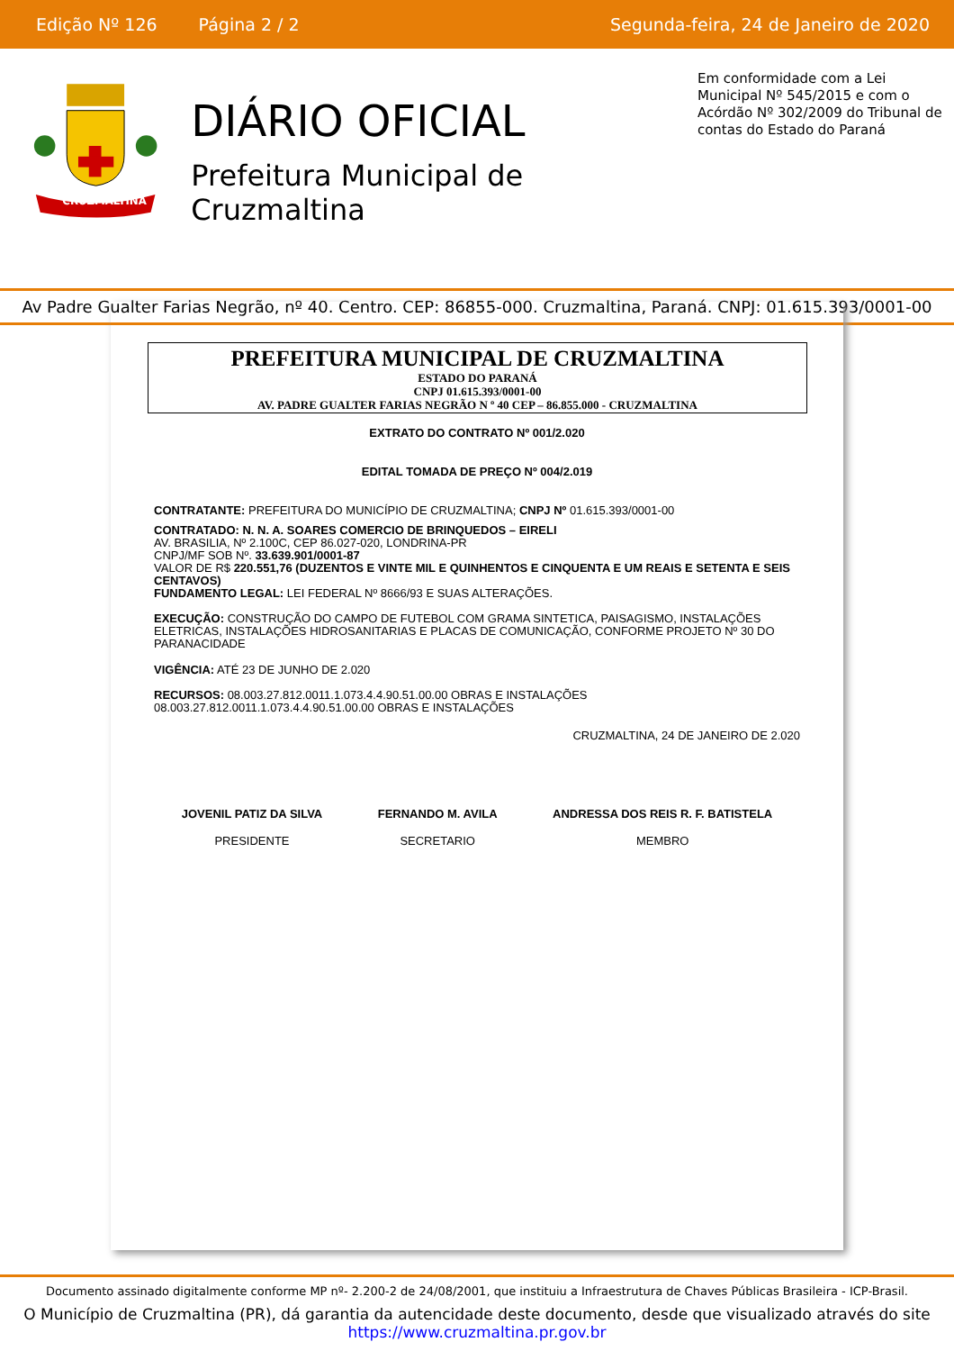Edição Nº 126 Página 2 / 2 Segunda-feira, 24 de Janeiro de 2020
CRUZMALTINA
DIÁRIO OFICIAL
Prefeitura Municipal de Cruzmaltina
Em conformidade com a Lei Municipal Nº 545/2015 e com o Acórdão Nº 302/2009 do Tribunal de contas do Estado do Paraná
Av Padre Gualter Farias Negrão, nº 40. Centro. CEP: 86855-000. Cruzmaltina, Paraná. CNPJ: 01.615.393/0001-00
PREFEITURA MUNICIPAL DE CRUZMALTINA
ESTADO DO PARANÁ
CNPJ 01.615.393/0001-00
AV. PADRE GUALTER FARIAS NEGRÃO N º 40 CEP – 86.855.000 - CRUZMALTINA
EXTRATO DO CONTRATO Nº 001/2.020
EDITAL TOMADA DE PREÇO Nº 004/2.019
CONTRATANTE: PREFEITURA DO MUNICÍPIO DE CRUZMALTINA; CNPJ Nº 01.615.393/0001-00
CONTRATADO: N. N. A. SOARES COMERCIO DE BRINQUEDOS – EIRELI
AV. BRASILIA, Nº 2.100C, CEP 86.027-020, LONDRINA-PR
CNPJ/MF SOB Nº. 33.639.901/0001-87
VALOR DE R$ 220.551,76 (DUZENTOS E VINTE MIL E QUINHENTOS E CINQUENTA E UM REAIS E SETENTA E SEIS CENTAVOS)
FUNDAMENTO LEGAL: LEI FEDERAL Nº 8666/93 E SUAS ALTERAÇÕES.
EXECUÇÃO: CONSTRUÇÃO DO CAMPO DE FUTEBOL COM GRAMA SINTETICA, PAISAGISMO, INSTALAÇÕES ELETRICAS, INSTALAÇÕES HIDROSANITARIAS E PLACAS DE COMUNICAÇÃO, CONFORME PROJETO Nº 30 DO PARANACIDADE
VIGÊNCIA: ATÉ 23 DE JUNHO DE 2.020
RECURSOS: 08.003.27.812.0011.1.073.4.4.90.51.00.00 OBRAS E INSTALAÇÕES
08.003.27.812.0011.1.073.4.4.90.51.00.00 OBRAS E INSTALAÇÕES
CRUZMALTINA, 24 DE JANEIRO DE 2.020
JOVENIL PATIZ DA SILVA
PRESIDENTE
FERNANDO M. AVILA
SECRETARIO
ANDRESSA DOS REIS R. F. BATISTELA
MEMBRO
Documento assinado digitalmente conforme MP nº- 2.200-2 de 24/08/2001, que instituiu a Infraestrutura de Chaves Públicas Brasileira - ICP-Brasil.
O Município de Cruzmaltina (PR), dá garantia da autencidade deste documento, desde que visualizado através do site
https://www.cruzmaltina.pr.gov.br